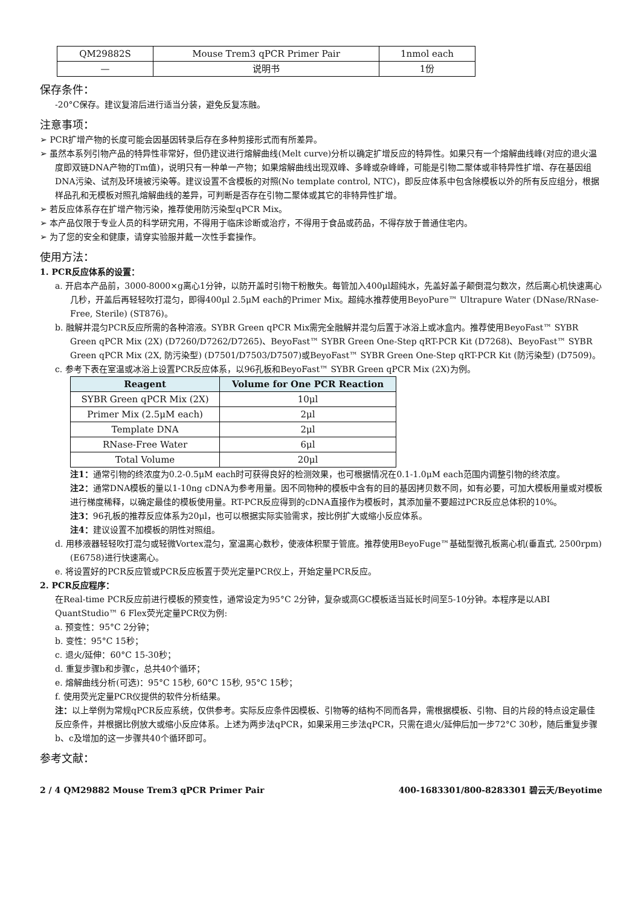| QM29882S | Mouse Trem3 qPCR Primer Pair | 1nmol each |
| — | 说明书 | 1份 |
保存条件：
-20°C保存。建议复溶后进行适当分装，避免反复冻融。
注意事项：
➢ PCR扩增产物的长度可能会因基因转录后存在多种剪接形式而有所差异。
➢ 虽然本系列引物产品的特异性非常好，但仍建议进行熔解曲线(Melt curve)分析以确定扩增反应的特异性。如果只有一个熔解曲线峰(对应的退火温度即双链DNA产物的Tm值)，说明只有一种单一产物；如果熔解曲线出现双峰、多峰或杂峰峰，可能是引物二聚体或非特异性扩增、存在基因组DNA污染、试剂及环境被污染等。建议设置不含模板的对照(No template control, NTC)，即反应体系中包含除模板以外的所有反应组分，根据样品孔和无模板对照孔熔解曲线的差异，可判断是否存在引物二聚体或其它的非特异性扩增。
➢ 若反应体系存在扩增产物污染，推荐使用防污染型qPCR Mix。
➢ 本产品仅限于专业人员的科学研究用，不得用于临床诊断或治疗，不得用于食品或药品，不得存放于普通住宅内。
➢ 为了您的安全和健康，请穿实验服并戴一次性手套操作。
使用方法：
1. PCR反应体系的设置：
a. 开启本产品前，3000-8000×g离心1分钟，以防开盖时引物干粉散失。每管加入400μl超纯水，先盖好盖子颠倒混匀数次，然后离心机快速离心几秒，开盖后再轻轻吹打混匀，即得400μl 2.5μM each的Primer Mix。超纯水推荐使用BeyoPure™ Ultrapure Water (DNase/RNase-Free, Sterile) (ST876)。
b. 融解并混匀PCR反应所需的各种溶液。SYBR Green qPCR Mix需完全融解并混匀后置于冰浴上或冰盒内。推荐使用BeyoFast™ SYBR Green qPCR Mix (2X) (D7260/D7262/D7265)、BeyoFast™ SYBR Green One-Step qRT-PCR Kit (D7268)、BeyoFast™ SYBR Green qPCR Mix (2X, 防污染型) (D7501/D7503/D7507)或BeyoFast™ SYBR Green One-Step qRT-PCR Kit (防污染型) (D7509)。
c. 参考下表在室温或冰浴上设置PCR反应体系，以96孔板和BeyoFast™ SYBR Green qPCR Mix (2X)为例。
| Reagent | Volume for One PCR Reaction |
| --- | --- |
| SYBR Green qPCR Mix (2X) | 10μl |
| Primer Mix (2.5μM each) | 2μl |
| Template DNA | 2μl |
| RNase-Free Water | 6μl |
| Total Volume | 20μl |
注1：通常引物的终浓度为0.2-0.5μM each时可获得良好的检测效果，也可根据情况在0.1-1.0μM each范围内调整引物的终浓度。
注2：通常DNA模板的量以1-10ng cDNA为参考用量。因不同物种的模板中含有的目的基因拷贝数不同，如有必要，可加大模板用量或对模板进行梯度稀释，以确定最佳的模板使用量。RT-PCR反应得到的cDNA直接作为模板时，其添加量不要超过PCR反应总体积的10%。
注3：96孔板的推荐反应体系为20μl，也可以根据实际实验需求，按比例扩大或缩小反应体系。
注4：建议设置不加模板的阴性对照组。
d. 用移液器轻轻吹打混匀或轻微Vortex混匀，室温离心数秒，使液体积聚于管底。推荐使用BeyoFuge™基础型微孔板离心机(垂直式, 2500rpm) (E6758)进行快速离心。
e. 将设置好的PCR反应管或PCR反应板置于荧光定量PCR仪上，开始定量PCR反应。
2. PCR反应程序：
在Real-time PCR反应前进行模板的预变性，通常设定为95°C 2分钟，复杂或高GC模板适当延长时间至5-10分钟。本程序是以ABI QuantStudio™ 6 Flex荧光定量PCR仪为例:
a. 预变性：95°C 2分钟；
b. 变性：95°C 15秒；
c. 退火/延伸：60°C 15-30秒；
d. 重复步骤b和步骤c，总共40个循环；
e. 熔解曲线分析(可选)：95°C 15秒, 60°C 15秒, 95°C 15秒；
f. 使用荧光定量PCR仪提供的软件分析结果。
注：以上举例为常规qPCR反应系统，仅供参考。实际反应条件因模板、引物等的结构不同而各异，需根据模板、引物、目的片段的特点设定最佳反应条件，并根据比例放大或缩小反应体系。上述为两步法qPCR，如果采用三步法qPCR，只需在退火/延伸后加一步72°C 30秒，随后重复步骤b、c及增加的这一步骤共40个循环即可。
参考文献：
2 / 4 QM29882 Mouse Trem3 qPCR Primer Pair 400-1683301/800-8283301 碧云天/Beyotime